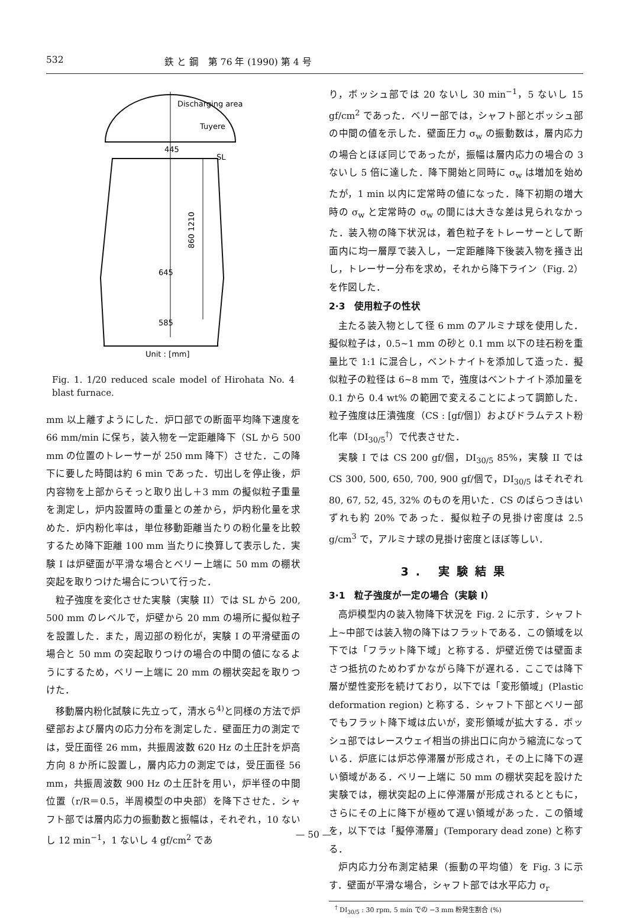532 鉄 と 鋼　第 76 年 (1990) 第 4 号
Discharging area
Tuyere
445
SL
860 1210
645
585
Unit : [mm]
Fig. 1. 1/20 reduced scale model of Hirohata No. 4 blast furnace.
mm 以上離すようにした．炉口部での断面平均降下速度を 66 mm/min に保ち，装入物を一定距離降下（SL から 500 mm の位置のトレーサーが 250 mm 降下）させた．この降下に要した時間は約 6 min であった．切出しを停止後，炉内容物を上部からそっと取り出し＋3 mm の擬似粒子重量を測定し，炉内設置時の重量との差から，炉内粉化量を求めた．炉内粉化率は，単位移動距離当たりの粉化量を比較するため降下距離 100 mm 当たりに換算して表示した．実験 I は炉壁面が平滑な場合とベリー上端に 50 mm の棚状突起を取りつけた場合について行った．
粒子強度を変化させた実験（実験 II）では SL から 200, 500 mm のレベルで，炉壁から 20 mm の場所に擬似粒子を設置した．また，周辺部の粉化が，実験 I の平滑壁面の場合と 50 mm の突起取りつけの場合の中間の値になるようにするため，ベリー上端に 20 mm の棚状突起を取りつけた．
移動層内粉化試験に先立って，清水ら<sup>4)</sup>と同様の方法で炉壁部および層内の応力分布を測定した．壁面圧力の測定では，受圧面径 26 mm，共振周波数 620 Hz の土圧計を炉高方向 8 か所に設置し，層内応力の測定では，受圧面径 56 mm，共振周波数 900 Hz の土圧計を用い，炉半径の中間位置（r/R＝0.5，半周模型の中央部）を降下させた．シャフト部では層内応力の振動数と振幅は，それぞれ，10 ないし 12 min<sup>−1</sup>，1 ないし 4 gf/cm<sup>2</sup> であ
り，ボッシュ部では 20 ないし 30 min<sup>−1</sup>，5 ないし 15 gf/cm<sup>2</sup> であった．ベリー部では，シャフト部とボッシュ部の中間の値を示した．壁面圧力 σ<sub>w</sub> の振動数は，層内応力の場合とほぼ同じであったが，振幅は層内応力の場合の 3 ないし 5 倍に達した．降下開始と同時に σ<sub>w</sub> は増加を始めたが，1 min 以内に定常時の値になった．降下初期の増大時の σ<sub>w</sub> と定常時の σ<sub>w</sub> の間には大きな差は見られなかった．装入物の降下状況は，着色粒子をトレーサーとして断面内に均一層厚で装入し，一定距離降下後装入物を掻き出し，トレーサー分布を求め，それから降下ライン（Fig. 2）を作図した．
2·3　使用粒子の性状
主たる装入物として径 6 mm のアルミナ球を使用した．擬似粒子は，0.5~1 mm の砂と 0.1 mm 以下の珪石粉を重量比で 1:1 に混合し，ベントナイトを添加して造った．擬似粒子の粒径は 6~8 mm で，強度はベントナイト添加量を 0.1 から 0.4 wt% の範囲で変えることによって調節した．粒子強度は圧潰強度（CS : [gf/個]）およびドラムテスト粉化率（DI<sub>30/5</sub><sup>†</sup>）で代表させた．
実験 I では CS 200 gf/個，DI<sub>30/5</sub> 85%，実験 II では CS 300, 500, 650, 700, 900 gf/個で，DI<sub>30/5</sub> はそれぞれ 80, 67, 52, 45, 32% のものを用いた．CS のばらつきはいずれも約 20% であった．擬似粒子の見掛け密度は 2.5 g/cm<sup>3</sup> で，アルミナ球の見掛け密度とほぼ等しい．
3. 実験結果
3·1　粒子強度が一定の場合（実験 I）
高炉模型内の装入物降下状況を Fig. 2 に示す．シャフト上~中部では装入物の降下はフラットである．この領域を以下では「フラット降下域」と称する．炉壁近傍では壁面まさつ抵抗のためわずかながら降下が遅れる．ここでは降下層が塑性変形を続けており，以下では「変形領域」(Plastic deformation region) と称する．シャフト下部とベリー部でもフラット降下域は広いが，変形領域が拡大する．ボッシュ部ではレースウェイ相当の排出口に向かう縮流になっている．炉底には炉芯停滞層が形成され，その上に降下の遅い領域がある．ベリー上端に 50 mm の棚状突起を設けた実験では，棚状突起の上に停滞層が形成されるとともに，さらにその上に降下が極めて遅い領域があった．この領域を，以下では「擬停滞層」(Temporary dead zone) と称する．
炉内応力分布測定結果（振動の平均値）を Fig. 3 に示す．壁面が平滑な場合，シャフト部では水平応力 σ<sub>r</sub>
<sup>†</sup> DI<sub>30/5</sub> : 30 rpm, 5 min での −3 mm 粉発生割合 (%)
— 50 —